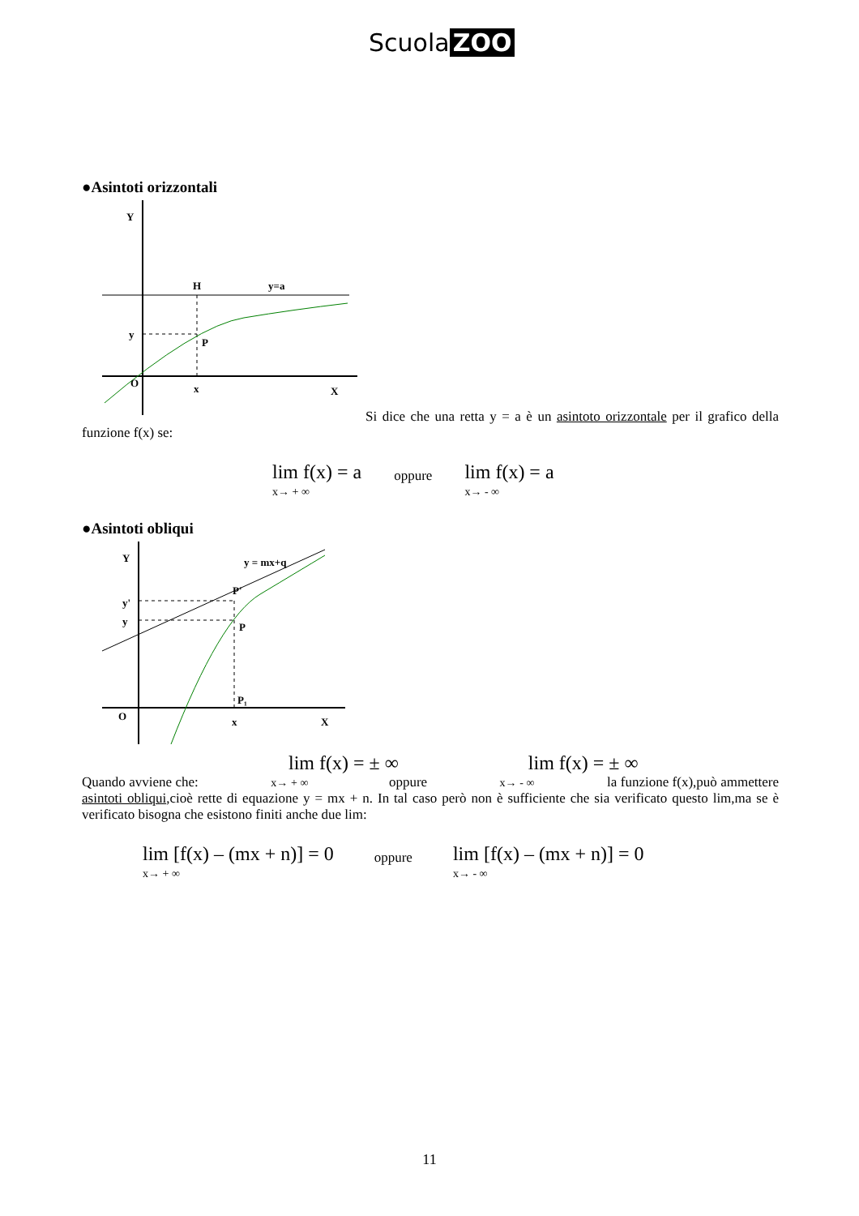Scuola ZOO
●Asintoti orizzontali
Y
H
y=a
y
P
x
X
O
Si dice che una retta y = a è un asintoto orizzontale per il grafico della funzione f(x) se:
lim f(x) = a
x→ + ∞
oppure
lim f(x) = a
x→ - ∞
●Asintoti obliqui
Y
y = mx+q
y'
y
P'
P
P₁
x
X
O
lim f(x) = ± ∞ lim f(x) = ± ∞
Quando avviene che: x→ + ∞ oppure x→ - ∞ la funzione f(x),può ammettere asintoti obliqui,cioè rette di equazione y = mx + n. In tal caso però non è sufficiente che sia verificato questo lim,ma se è verificato bisogna che esistono finiti anche due lim:
lim [f(x) – (mx + n)] = 0
x→ + ∞
oppure
lim [f(x) – (mx + n)] = 0
x→ - ∞
11